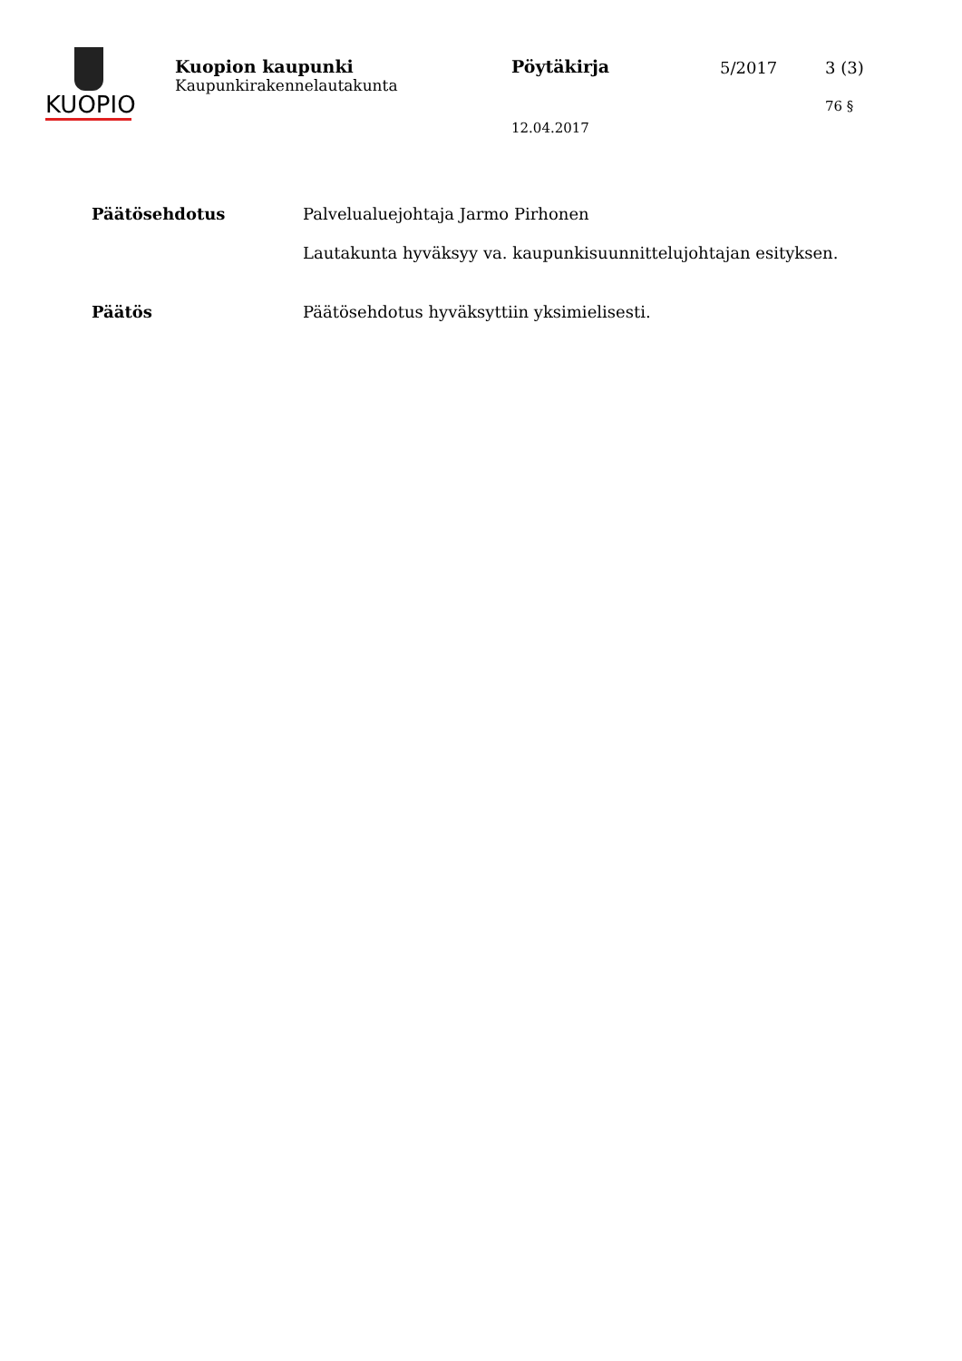KUOPIO
Kuopion kaupunki
Kaupunkirakennelautakunta
Pöytäkirja 5/2017 3 (3)
76 §
12.04.2017
Päätösehdotus Palvelualuejohtaja Jarmo Pirhonen
Lautakunta hyväksyy va. kaupunkisuunnittelujohtajan esityksen.
Päätös Päätösehdotus hyväksyttiin yksimielisesti.